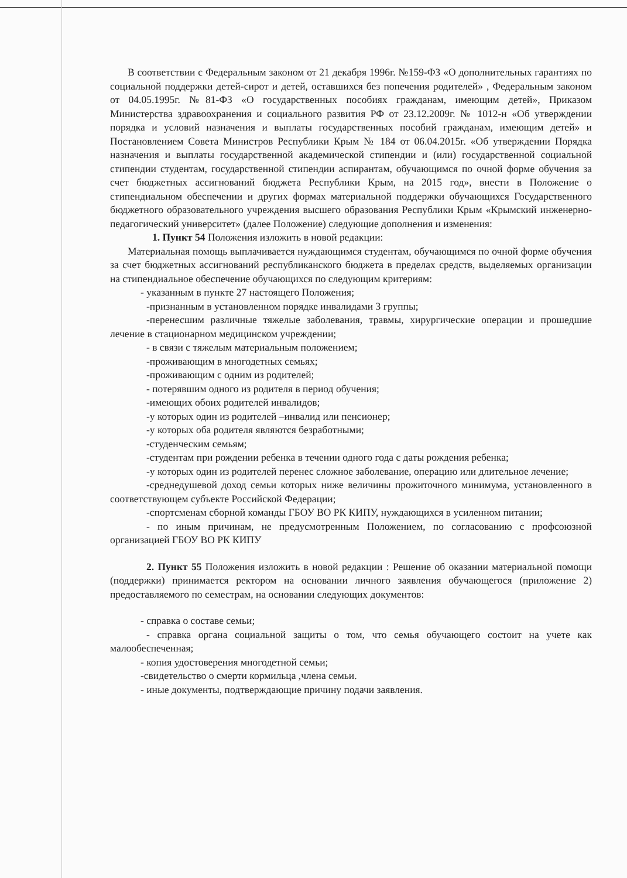В соответствии с Федеральным законом от 21 декабря 1996г. №159-ФЗ «О дополнительных гарантиях по социальной поддержки детей-сирот и детей, оставшихся без попечения родителей» , Федеральным законом от 04.05.1995г. №81-ФЗ «О государственных пособиях гражданам, имеющим детей», Приказом Министерства здравоохранения и социального развития РФ от 23.12.2009г. № 1012-н «Об утверждении порядка и условий назначения и выплаты государственных пособий гражданам, имеющим детей» и Постановлением Совета Министров Республики Крым № 184 от 06.04.2015г. «Об утверждении Порядка назначения и выплаты государственной академической стипендии и (или) государственной социальной стипендии студентам, государственной стипендии аспирантам, обучающимся по очной форме обучения за счет бюджетных ассигнований бюджета Республики Крым, на 2015 год», внести в Положение о стипендиальном обеспечении и других формах материальной поддержки обучающихся Государственного бюджетного образовательного учреждения высшего образования Республики Крым «Крымский инженерно-педагогический университет» (далее Положение) следующие дополнения и изменения:
1. Пункт 54 Положения изложить в новой редакции:
Материальная помощь выплачивается нуждающимся студентам, обучающимся по очной форме обучения за счет бюджетных ассигнований республиканского бюджета в пределах средств, выделяемых организации на стипендиальное обеспечение обучающихся по следующим критериям:
- указанным в пункте 27 настоящего Положения;
-признанным в установленном порядке инвалидами 3 группы;
-перенесшим различные тяжелые заболевания, травмы, хирургические операции и прошедшие лечение в стационарном медицинском учреждении;
- в связи с тяжелым материальным положением;
-проживающим в многодетных семьях;
-проживающим с одним из родителей;
- потерявшим одного из родителя в период обучения;
-имеющих обоих родителей инвалидов;
-у которых один из родителей –инвалид или пенсионер;
-у которых оба родителя являются безработными;
-студенческим семьям;
-студентам при рождении ребенка в течении одного года с даты рождения ребенка;
-у которых один из родителей перенес сложное заболевание, операцию или длительное лечение;
-среднедушевой доход семьи которых ниже величины прожиточного минимума, установленного в соответствующем субъекте Российской Федерации;
-спортсменам сборной команды ГБОУ ВО РК КИПУ, нуждающихся в усиленном питании;
- по иным причинам, не предусмотренным Положением, по согласованию с профсоюзной организацией ГБОУ ВО РК КИПУ
2. Пункт 55 Положения изложить в новой редакции : Решение об оказании материальной помощи (поддержки) принимается ректором на основании личного заявления обучающегося (приложение 2) предоставляемого по семестрам, на основании следующих документов:
- справка о составе семьи;
- справка органа социальной защиты о том, что семья обучающего состоит на учете как малообеспеченная;
- копия удостоверения многодетной семьи;
-свидетельство о смерти кормильца ,члена семьи.
- иные документы, подтверждающие причину подачи заявления.